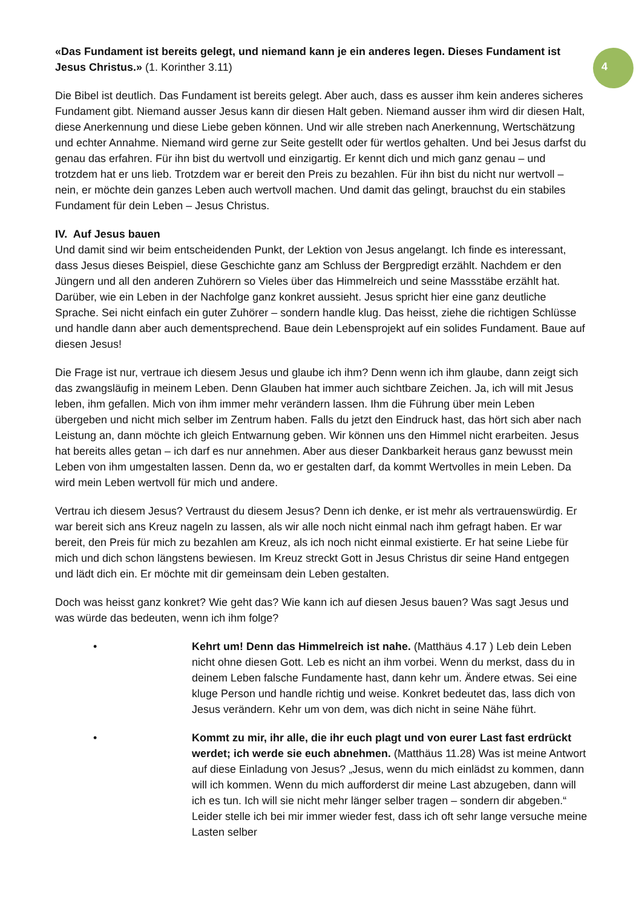4
«Das Fundament ist bereits gelegt, und niemand kann je ein anderes legen. Dieses Fundament ist Jesus Christus.» (1. Korinther 3.11)
Die Bibel ist deutlich. Das Fundament ist bereits gelegt. Aber auch, dass es ausser ihm kein anderes sicheres Fundament gibt. Niemand ausser Jesus kann dir diesen Halt geben. Niemand ausser ihm wird dir diesen Halt, diese Anerkennung und diese Liebe geben können. Und wir alle streben nach Anerkennung, Wertschätzung und echter Annahme. Niemand wird gerne zur Seite gestellt oder für wertlos gehalten. Und bei Jesus darfst du genau das erfahren. Für ihn bist du wertvoll und einzigartig. Er kennt dich und mich ganz genau – und trotzdem hat er uns lieb. Trotzdem war er bereit den Preis zu bezahlen. Für ihn bist du nicht nur wertvoll – nein, er möchte dein ganzes Leben auch wertvoll machen. Und damit das gelingt, brauchst du ein stabiles Fundament für dein Leben – Jesus Christus.
IV. Auf Jesus bauen
Und damit sind wir beim entscheidenden Punkt, der Lektion von Jesus angelangt. Ich finde es interessant, dass Jesus dieses Beispiel, diese Geschichte ganz am Schluss der Bergpredigt erzählt. Nachdem er den Jüngern und all den anderen Zuhörern so Vieles über das Himmelreich und seine Massstäbe erzählt hat. Darüber, wie ein Leben in der Nachfolge ganz konkret aussieht. Jesus spricht hier eine ganz deutliche Sprache. Sei nicht einfach ein guter Zuhörer – sondern handle klug. Das heisst, ziehe die richtigen Schlüsse und handle dann aber auch dementsprechend. Baue dein Lebensprojekt auf ein solides Fundament. Baue auf diesen Jesus!
Die Frage ist nur, vertraue ich diesem Jesus und glaube ich ihm? Denn wenn ich ihm glaube, dann zeigt sich das zwangsläufig in meinem Leben. Denn Glauben hat immer auch sichtbare Zeichen. Ja, ich will mit Jesus leben, ihm gefallen. Mich von ihm immer mehr verändern lassen. Ihm die Führung über mein Leben übergeben und nicht mich selber im Zentrum haben. Falls du jetzt den Eindruck hast, das hört sich aber nach Leistung an, dann möchte ich gleich Entwarnung geben. Wir können uns den Himmel nicht erarbeiten. Jesus hat bereits alles getan – ich darf es nur annehmen. Aber aus dieser Dankbarkeit heraus ganz bewusst mein Leben von ihm umgestalten lassen. Denn da, wo er gestalten darf, da kommt Wertvolles in mein Leben. Da wird mein Leben wertvoll für mich und andere.
Vertrau ich diesem Jesus? Vertraust du diesem Jesus? Denn ich denke, er ist mehr als vertrauenswürdig. Er war bereit sich ans Kreuz nageln zu lassen, als wir alle noch nicht einmal nach ihm gefragt haben. Er war bereit, den Preis für mich zu bezahlen am Kreuz, als ich noch nicht einmal existierte. Er hat seine Liebe für mich und dich schon längstens bewiesen. Im Kreuz streckt Gott in Jesus Christus dir seine Hand entgegen und lädt dich ein. Er möchte mit dir gemeinsam dein Leben gestalten.
Doch was heisst ganz konkret? Wie geht das? Wie kann ich auf diesen Jesus bauen? Was sagt Jesus und was würde das bedeuten, wenn ich ihm folge?
• Kehrt um! Denn das Himmelreich ist nahe. (Matthäus 4.17 ) Leb dein Leben nicht ohne diesen Gott. Leb es nicht an ihm vorbei. Wenn du merkst, dass du in deinem Leben falsche Fundamente hast, dann kehr um. Ändere etwas. Sei eine kluge Person und handle richtig und weise. Konkret bedeutet das, lass dich von Jesus verändern. Kehr um von dem, was dich nicht in seine Nähe führt.
• Kommt zu mir, ihr alle, die ihr euch plagt und von eurer Last fast erdrückt werdet; ich werde sie euch abnehmen. (Matthäus 11.28) Was ist meine Antwort auf diese Einladung von Jesus? „Jesus, wenn du mich einlädst zu kommen, dann will ich kommen. Wenn du mich aufforderst dir meine Last abzugeben, dann will ich es tun. Ich will sie nicht mehr länger selber tragen – sondern dir abgeben.“ Leider stelle ich bei mir immer wieder fest, dass ich oft sehr lange versuche meine Lasten selber